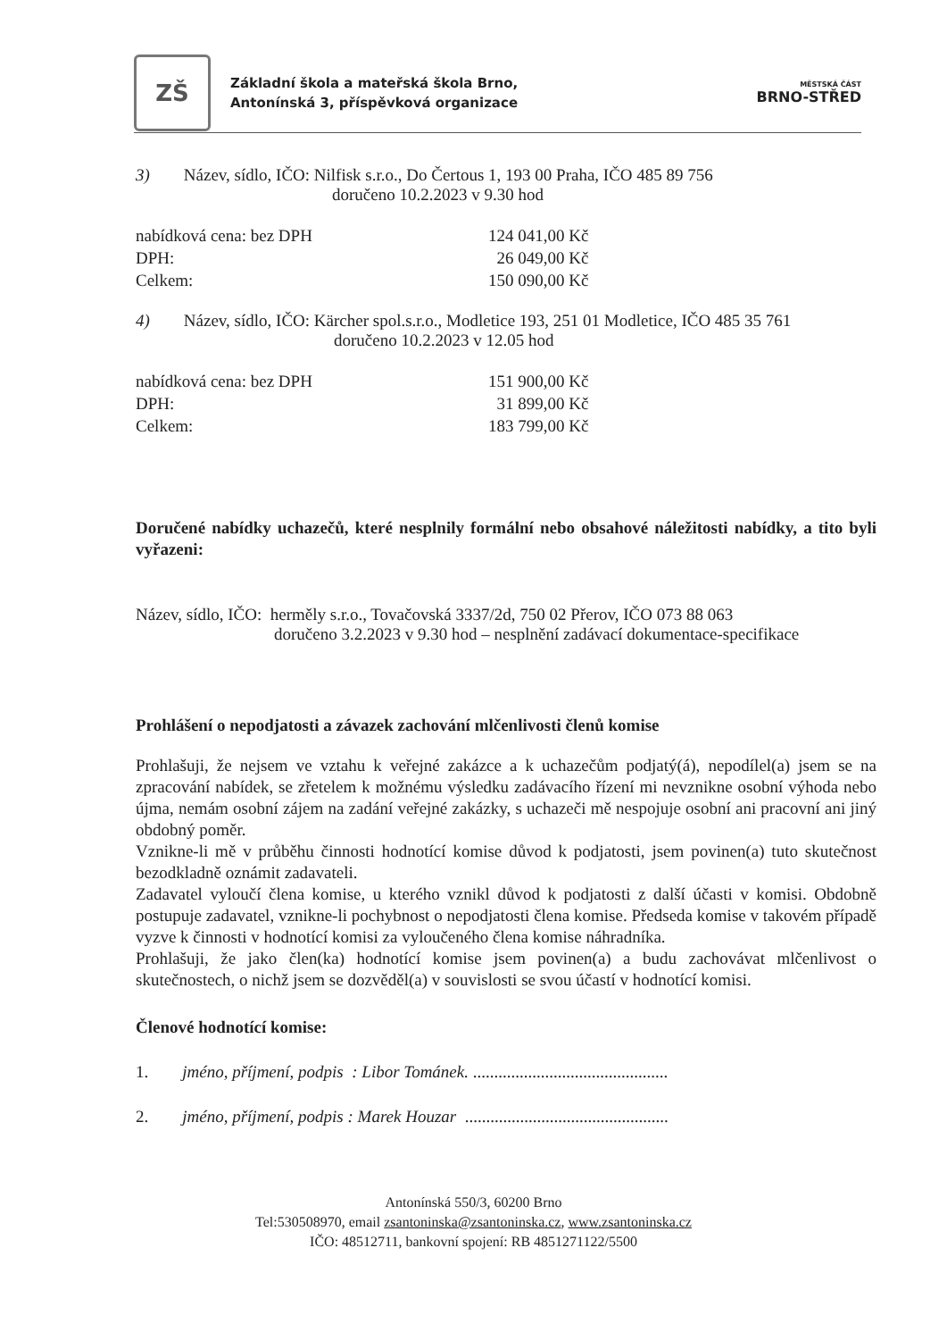ZŠ
Základní škola a mateřská škola Brno,
Antonínská 3, příspěvková organizace
MĚSTSKÁ ČÁST
BRNO-STŘED
3) Název, sídlo, IČO: Nilfisk s.r.o., Do Čertous 1, 193 00 Praha, IČO 485 89 756
doručeno 10.2.2023 v 9.30 hod
nabídková cena: bez DPH 124 041,00 Kč
DPH: 26 049,00 Kč
Celkem: 150 090,00 Kč
4) Název, sídlo, IČO: Kärcher spol.s.r.o., Modletice 193, 251 01 Modletice, IČO 485 35 761
doručeno 10.2.2023 v 12.05 hod
nabídková cena: bez DPH 151 900,00 Kč
DPH: 31 899,00 Kč
Celkem: 183 799,00 Kč
Doručené nabídky uchazečů, které nesplnily formální nebo obsahové náležitosti nabídky, a tito byli vyřazeni:
Název, sídlo, IČO: herměly s.r.o., Tovačovská 3337/2d, 750 02 Přerov, IČO 073 88 063
doručeno 3.2.2023 v 9.30 hod – nesplnění zadávací dokumentace-specifikace
Prohlášení o nepodjatosti a závazek zachování mlčenlivosti členů komise
Prohlašuji, že nejsem ve vztahu k veřejné zakázce a k uchazečům podjatý(á), nepodílel(a) jsem se na zpracování nabídek, se zřetelem k možnému výsledku zadávacího řízení mi nevznikne osobní výhoda nebo újma, nemám osobní zájem na zadání veřejné zakázky, s uchazeči mě nespojuje osobní ani pracovní ani jiný obdobný poměr.
Vznikne-li mě v průběhu činnosti hodnotící komise důvod k podjatosti, jsem povinen(a) tuto skutečnost bezodkladně oznámit zadavateli.
Zadavatel vyloučí člena komise, u kterého vznikl důvod k podjatosti z další účasti v komisi. Obdobně postupuje zadavatel, vznikne-li pochybnost o nepodjatosti člena komise. Předseda komise v takovém případě vyzve k činnosti v hodnotící komisi za vyloučeného člena komise náhradníka.
Prohlašuji, že jako člen(ka) hodnotící komise jsem povinen(a) a budu zachovávat mlčenlivost o skutečnostech, o nichž jsem se dozvěděl(a) v souvislosti se svou účastí v hodnotící komisi.
Členové hodnotící komise:
1. jméno, příjmení, podpis : Libor Tománek. ..............................................
2. jméno, příjmení, podpis : Marek Houzar ................................................
Antonínská 550/3, 60200 Brno
Tel:530508970, email zsantoninska@zsantoninska.cz, www.zsantoninska.cz
IČO: 48512711, bankovní spojení: RB 4851271122/5500